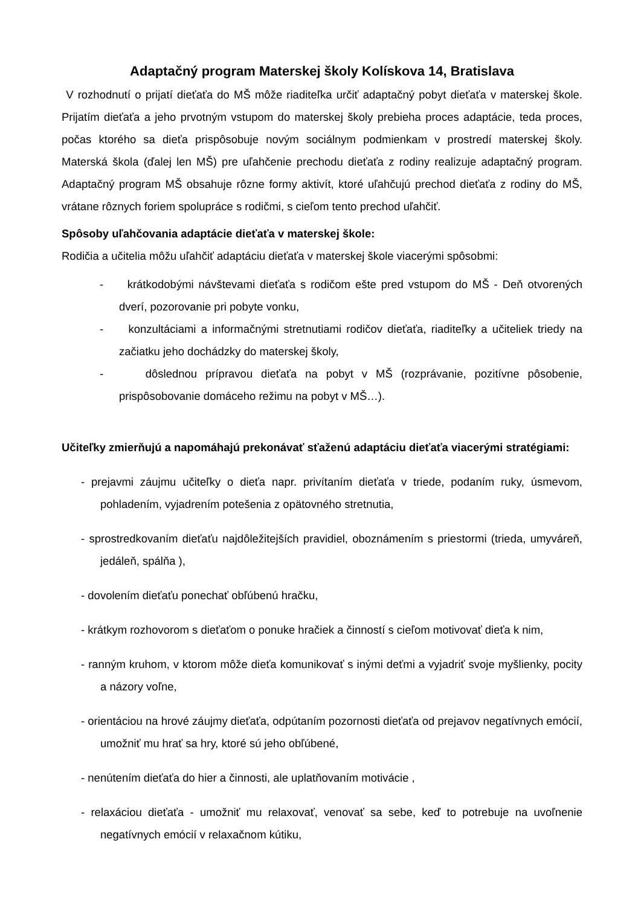Adaptačný program Materskej školy Kolískova 14, Bratislava
V rozhodnutí o prijatí dieťaťa do MŠ môže riaditeľka určiť adaptačný pobyt dieťaťa v materskej škole. Prijatím dieťaťa a jeho prvotným vstupom do materskej školy prebieha proces adaptácie, teda proces, počas ktorého sa dieťa prispôsobuje novým sociálnym podmienkam v prostredí materskej školy. Materská škola (ďalej len MŠ) pre uľahčenie prechodu dieťaťa z rodiny realizuje adaptačný program. Adaptačný program MŠ obsahuje rôzne formy aktivít, ktoré uľahčujú prechod dieťaťa z rodiny do MŠ, vrátane rôznych foriem spolupráce s rodičmi, s cieľom tento prechod uľahčiť.
Spôsoby uľahčovania adaptácie dieťaťa v materskej škole:
Rodičia a učitelia môžu uľahčiť adaptáciu dieťaťa v materskej škole viacerými spôsobmi:
- krátkodobými návštevami dieťaťa s rodičom ešte pred vstupom do MŠ - Deň otvorených dverí, pozorovanie pri pobyte vonku,
- konzultáciami a informačnými stretnutiami rodičov dieťaťa, riaditeľky a učiteliek triedy na začiatku jeho dochádzky do materskej školy,
- dôslednou prípravou dieťaťa na pobyt v MŠ (rozprávanie, pozitívne pôsobenie, prispôsobovanie domáceho režimu na pobyt v MŠ…).
Učiteľky zmierňujú a napomáhajú prekonávať sťaženú adaptáciu dieťaťa viacerými stratégiami:
- prejavmi záujmu učiteľky o dieťa napr. privítaním dieťaťa v triede, podaním ruky, úsmevom, pohladením, vyjadrením potešenia z opätovného stretnutia,
- sprostredkovaním dieťaťu najdôležitejších pravidiel, oboznámením s priestormi (trieda, umyváreň, jedáleň, spálňa ),
- dovolením dieťaťu ponechať obľúbenú hračku,
- krátkym rozhovorom s dieťaťom o ponuke hračiek a činností s cieľom motivovať dieťa k nim,
- ranným kruhom, v ktorom môže dieťa komunikovať s inými deťmi a vyjadriť svoje myšlienky, pocity a názory voľne,
- orientáciou na hrové záujmy dieťaťa, odpútaním pozornosti dieťaťa od prejavov negatívnych emócií, umožniť mu hrať sa hry, ktoré sú jeho obľúbené,
- nenútením dieťaťa do hier a činnosti, ale uplatňovaním motivácie ,
- relaxáciou dieťaťa - umožniť mu relaxovať, venovať sa sebe, keď to potrebuje na uvoľnenie negatívnych emócií v relaxačnom kútiku,